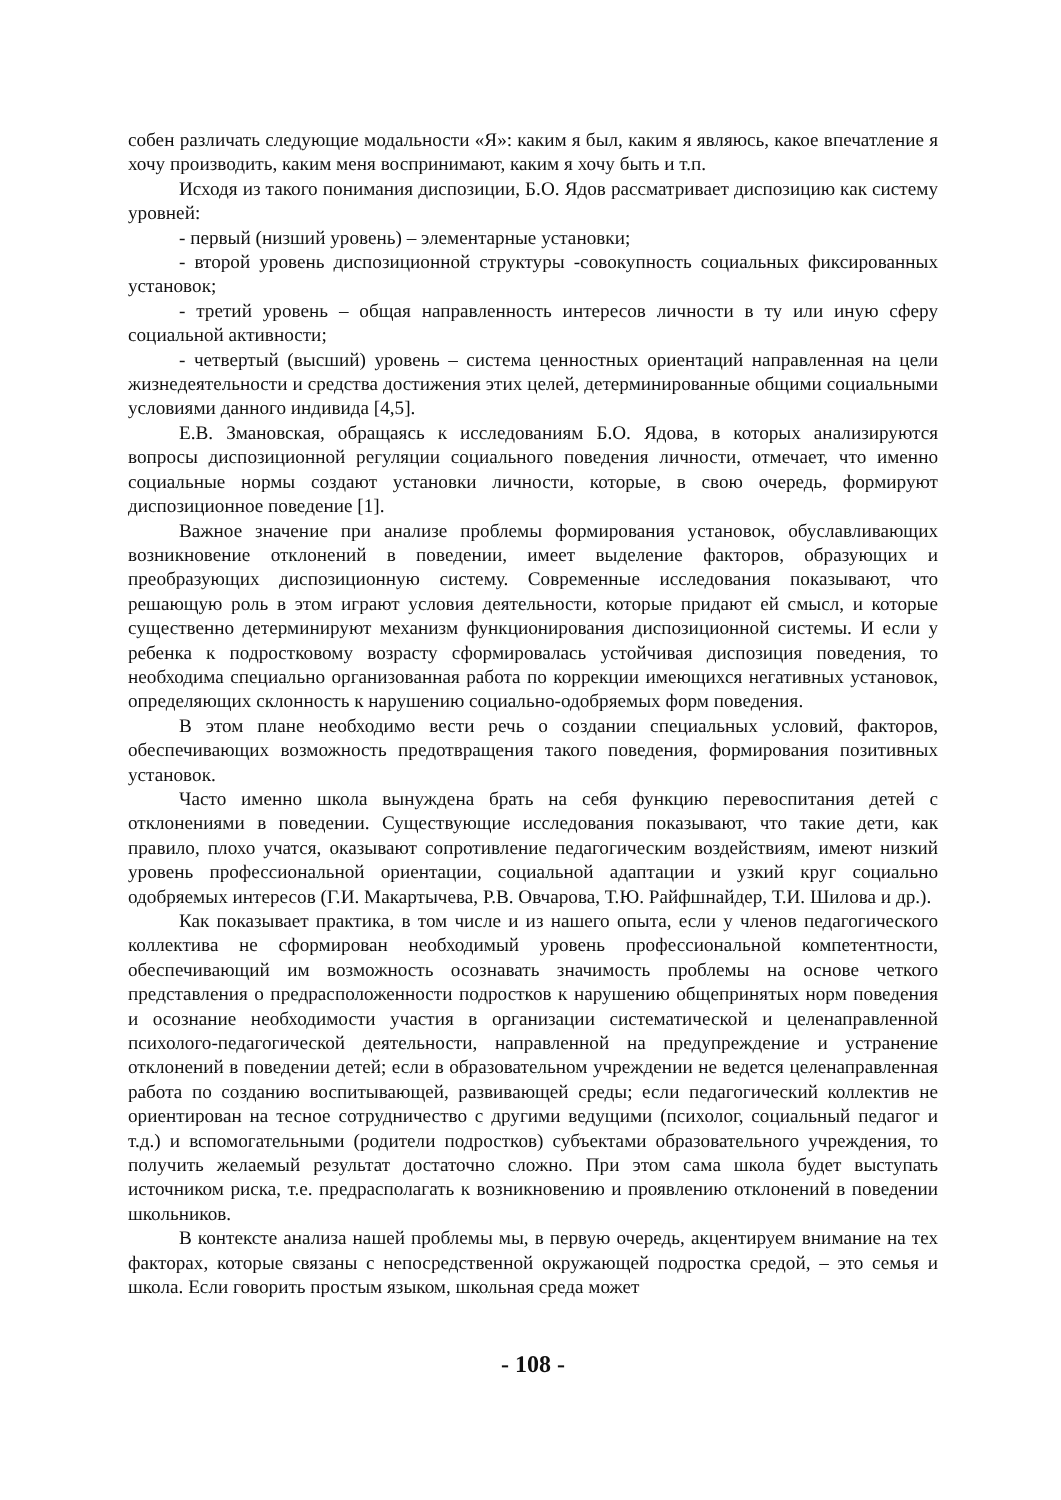собен различать следующие модальности «Я»: каким я был, каким я являюсь, какое впечатление я хочу производить, каким меня воспринимают, каким я хочу быть и т.п.
Исходя из такого понимания диспозиции, Б.О. Ядов рассматривает диспозицию как систему уровней:
- первый (низший уровень) – элементарные установки;
- второй уровень диспозиционной структуры -совокупность социальных фиксированных установок;
- третий уровень – общая направленность интересов личности в ту или иную сферу социальной активности;
- четвертый (высший) уровень – система ценностных ориентаций направленная на цели жизнедеятельности и средства достижения этих целей, детерминированные общими социальными условиями данного индивида [4,5].
Е.В. Змановская, обращаясь к исследованиям Б.О. Ядова, в которых анализируются вопросы диспозиционной регуляции социального поведения личности, отмечает, что именно социальные нормы создают установки личности, которые, в свою очередь, формируют диспозиционное поведение [1].
Важное значение при анализе проблемы формирования установок, обуславливающих возникновение отклонений в поведении, имеет выделение факторов, образующих и преобразующих диспозиционную систему. Современные исследования показывают, что решающую роль в этом играют условия деятельности, которые придают ей смысл, и которые существенно детерминируют механизм функционирования диспозиционной системы. И если у ребенка к подростковому возрасту сформировалась устойчивая диспозиция поведения, то необходима специально организованная работа по коррекции имеющихся негативных установок, определяющих склонность к нарушению социально-одобряемых форм поведения.
В этом плане необходимо вести речь о создании специальных условий, факторов, обеспечивающих возможность предотвращения такого поведения, формирования позитивных установок.
Часто именно школа вынуждена брать на себя функцию перевоспитания детей с отклонениями в поведении. Существующие исследования показывают, что такие дети, как правило, плохо учатся, оказывают сопротивление педагогическим воздействиям, имеют низкий уровень профессиональной ориентации, социальной адаптации и узкий круг социально одобряемых интересов (Г.И. Макартычева, Р.В. Овчарова, Т.Ю. Райфшнайдер, Т.И. Шилова и др.).
Как показывает практика, в том числе и из нашего опыта, если у членов педагогического коллектива не сформирован необходимый уровень профессиональной компетентности, обеспечивающий им возможность осознавать значимость проблемы на основе четкого представления о предрасположенности подростков к нарушению общепринятых норм поведения и осознание необходимости участия в организации систематической и целенаправленной психолого-педагогической деятельности, направленной на предупреждение и устранение отклонений в поведении детей; если в образовательном учреждении не ведется целенаправленная работа по созданию воспитывающей, развивающей среды; если педагогический коллектив не ориентирован на тесное сотрудничество с другими ведущими (психолог, социальный педагог и т.д.) и вспомогательными (родители подростков) субъектами образовательного учреждения, то получить желаемый результат достаточно сложно. При этом сама школа будет выступать источником риска, т.е. предрасполагать к возникновению и проявлению отклонений в поведении школьников.
В контексте анализа нашей проблемы мы, в первую очередь, акцентируем внимание на тех факторах, которые связаны с непосредственной окружающей подростка средой, – это семья и школа. Если говорить простым языком, школьная среда может
- 108 -